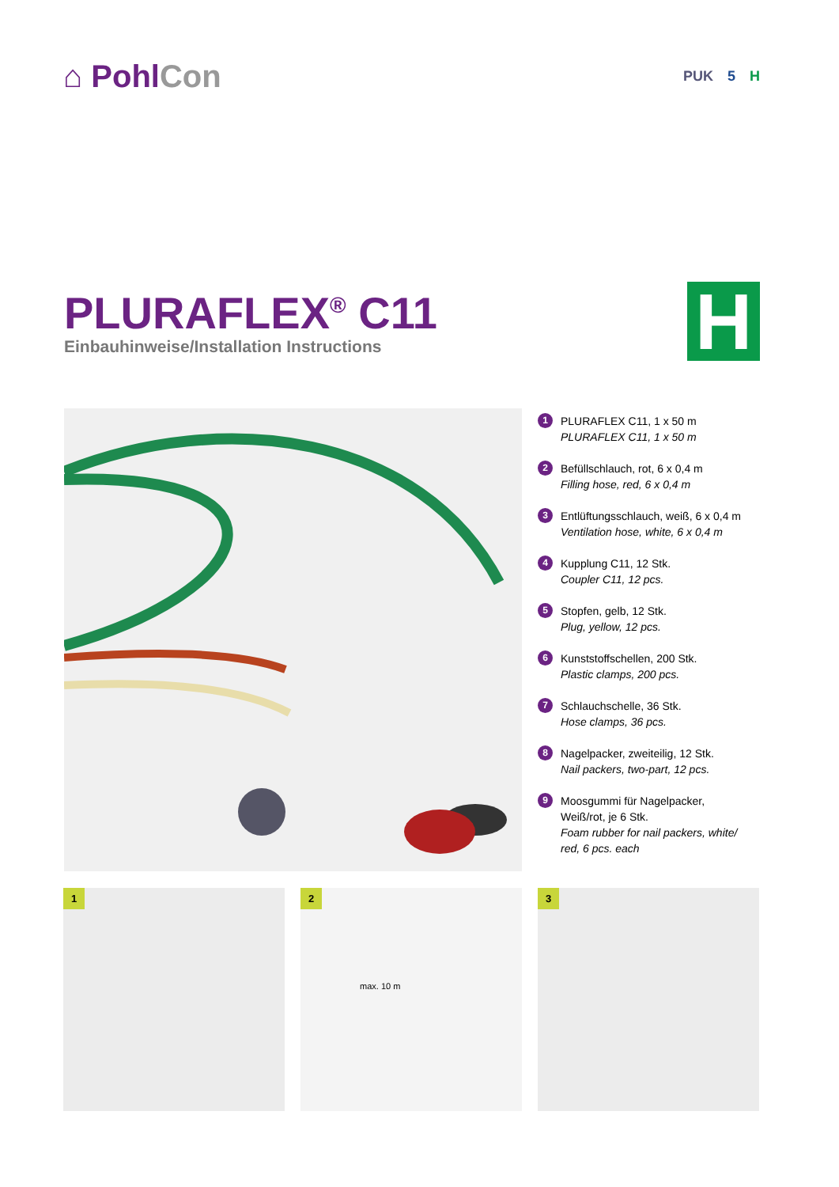⌂ PohlCon
PUK 5 H
PLURAFLEX<sup>®</sup> C11
Einbauhinweise/Installation Instructions
H
1
PLURAFLEX C11, 1 x 50 m
PLURAFLEX C11, 1 x 50 m
2
Befüllschlauch, rot, 6 x 0,4 m
Filling hose, red, 6 x 0,4 m
3
Entlüftungsschlauch, weiß, 6 x 0,4 m
Ventilation hose, white, 6 x 0,4 m
4
Kupplung C11, 12 Stk.
Coupler C11, 12 pcs.
5
Stopfen, gelb, 12 Stk.
Plug, yellow, 12 pcs.
6
Kunststoffschellen, 200 Stk.
Plastic clamps, 200 pcs.
7
Schlauchschelle, 36 Stk.
Hose clamps, 36 pcs.
8
Nagelpacker, zweiteilig, 12 Stk.
Nail packers, two-part, 12 pcs.
9
Moosgummi für Nagelpacker,
Weiß/rot, je 6 Stk.
Foam rubber for nail packers, white/
red, 6 pcs. each
1
2
max. 10 m
3